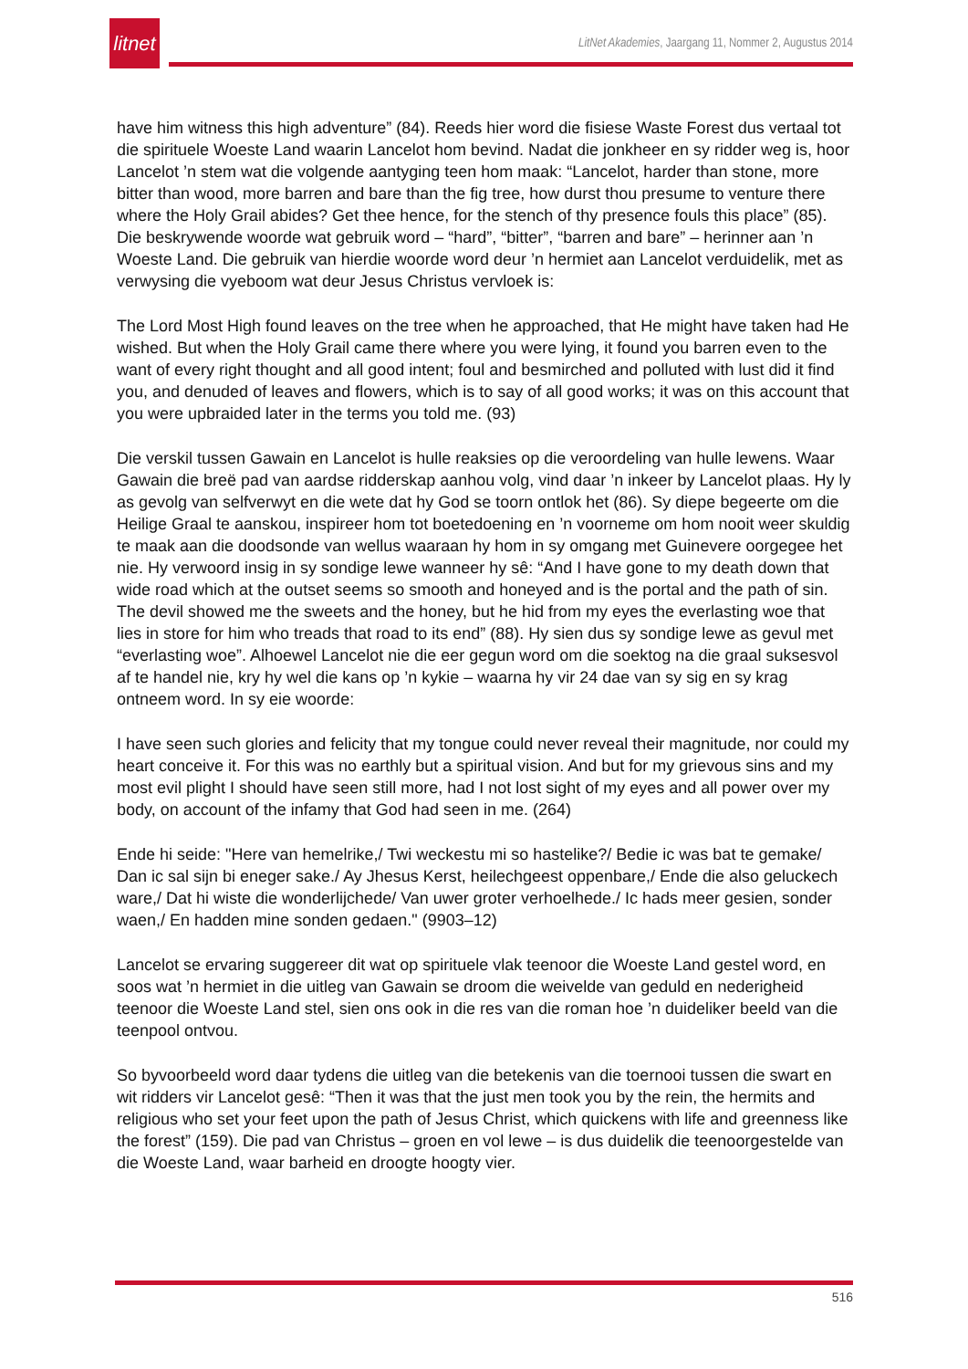litnet
LitNet Akademies, Jaargang 11, Nommer 2, Augustus 2014
have him witness this high adventure” (84). Reeds hier word die fisiese Waste Forest dus vertaal tot die spirituele Woeste Land waarin Lancelot hom bevind. Nadat die jonkheer en sy ridder weg is, hoor Lancelot ’n stem wat die volgende aantyging teen hom maak: “Lancelot, harder than stone, more bitter than wood, more barren and bare than the fig tree, how durst thou presume to venture there where the Holy Grail abides? Get thee hence, for the stench of thy presence fouls this place” (85). Die beskrywende woorde wat gebruik word – “hard”, “bitter”, “barren and bare” – herinner aan ’n Woeste Land. Die gebruik van hierdie woorde word deur ’n hermiet aan Lancelot verduidelik, met as verwysing die vyeboom wat deur Jesus Christus vervloek is:
The Lord Most High found leaves on the tree when he approached, that He might have taken had He wished. But when the Holy Grail came there where you were lying, it found you barren even to the want of every right thought and all good intent; foul and besmirched and polluted with lust did it find you, and denuded of leaves and flowers, which is to say of all good works; it was on this account that you were upbraided later in the terms you told me. (93)
Die verskil tussen Gawain en Lancelot is hulle reaksies op die veroordeling van hulle lewens. Waar Gawain die breë pad van aardse ridderskap aanhou volg, vind daar ’n inkeer by Lancelot plaas. Hy ly as gevolg van selfverwyt en die wete dat hy God se toorn ontlok het (86). Sy diepe begeerte om die Heilige Graal te aanskou, inspireer hom tot boetedoening en ’n voorneme om hom nooit weer skuldig te maak aan die doodsonde van wellus waaraan hy hom in sy omgang met Guinevere oorgegee het nie. Hy verwoord insig in sy sondige lewe wanneer hy sê: “And I have gone to my death down that wide road which at the outset seems so smooth and honeyed and is the portal and the path of sin. The devil showed me the sweets and the honey, but he hid from my eyes the everlasting woe that lies in store for him who treads that road to its end” (88). Hy sien dus sy sondige lewe as gevul met “everlasting woe”. Alhoewel Lancelot nie die eer gegun word om die soektog na die graal suksesvol af te handel nie, kry hy wel die kans op ’n kykie – waarna hy vir 24 dae van sy sig en sy krag ontneem word. In sy eie woorde:
I have seen such glories and felicity that my tongue could never reveal their magnitude, nor could my heart conceive it. For this was no earthly but a spiritual vision. And but for my grievous sins and my most evil plight I should have seen still more, had I not lost sight of my eyes and all power over my body, on account of the infamy that God had seen in me. (264)
Ende hi seide: "Here van hemelrike,/ Twi weckestu mi so hastelike?/ Bedie ic was bat te gemake/ Dan ic sal sijn bi eneger sake./ Ay Jhesus Kerst, heilechgeest oppenbare,/ Ende die also geluckech ware,/ Dat hi wiste die wonderlijchede/ Van uwer groter verhoelhede./ Ic hads meer gesien, sonder waen,/ En hadden mine sonden gedaen." (9903–12)
Lancelot se ervaring suggereer dit wat op spirituele vlak teenoor die Woeste Land gestel word, en soos wat ’n hermiet in die uitleg van Gawain se droom die weivelde van geduld en nederigheid teenoor die Woeste Land stel, sien ons ook in die res van die roman hoe ’n duideliker beeld van die teenpool ontvou.
So byvoorbeeld word daar tydens die uitleg van die betekenis van die toernooi tussen die swart en wit ridders vir Lancelot gesê: “Then it was that the just men took you by the rein, the hermits and religious who set your feet upon the path of Jesus Christ, which quickens with life and greenness like the forest” (159). Die pad van Christus – groen en vol lewe – is dus duidelik die teenoorgestelde van die Woeste Land, waar barheid en droogte hoogty vier.
516